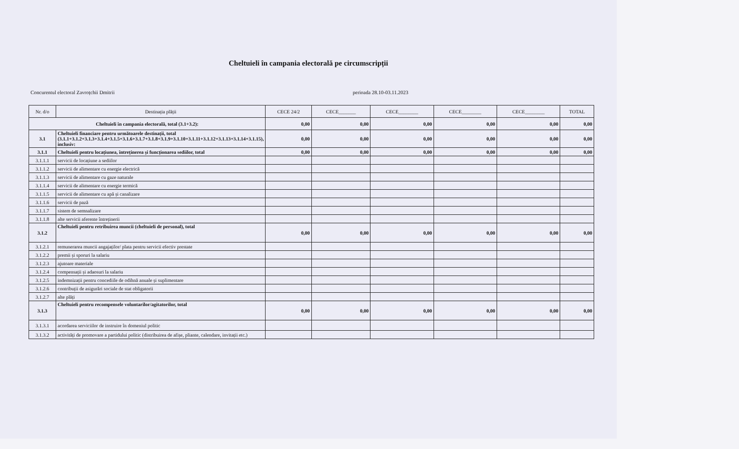Cheltuieli în campania electorală pe circumscripții
Concurentul electoral Zavroțchii Dmitrii perioada 28.10-03.11.2023
| Nr. d/o | Destinația plății | CECE 24/2 | CECE_______ | CECE________ | CECE________ | CECE________ | TOTAL |
| --- | --- | --- | --- | --- | --- | --- | --- |
| Cheltuieli în campania electorală, total (3.1+3.2): | | 0,00 | 0,00 | 0,00 | 0,00 | 0,00 | 0,00 |
| 3.1 | Cheltuieli financiare pentru următoarele destinații, total (3.1.1+3.1.2+3.1.3+3.1.4+3.1.5+3.1.6+3.1.7+3.1.8+3.1.9+3.1.10+3.1.11+3.1.12+3.1.13+3.1.14+3.1.15), inclusiv: | 0,00 | 0,00 | 0,00 | 0,00 | 0,00 | 0,00 |
| 3.1.1 | Cheltuieli pentru locațiunea, întreținerea și funcționarea sediilor, total | 0,00 | 0,00 | 0,00 | 0,00 | 0,00 | 0,00 |
| 3.1.1.1 | servicii de locațiune a sediilor | | | | | | |
| 3.1.1.2 | servicii de alimentare cu energie electrică | | | | | | |
| 3.1.1.3 | servicii de alimentare cu gaze naturale | | | | | | |
| 3.1.1.4 | servicii de alimentare cu energie termică | | | | | | |
| 3.1.1.5 | servicii de alimentare cu apă și canalizare | | | | | | |
| 3.1.1.6 | servicii de pază | | | | | | |
| 3.1.1.7 | sistem de semnalizare | | | | | | |
| 3.1.1.8 | alte servicii aferente întreținerii | | | | | | |
| 3.1.2 | Cheltuieli pentru retribuirea muncii (cheltuieli de personal), total | 0,00 | 0,00 | 0,00 | 0,00 | 0,00 | 0,00 |
| 3.1.2.1 | remunerarea muncii angajaților/ plata pentru servicii efectiv prestate | | | | | | |
| 3.1.2.2 | premii și sporuri la salariu | | | | | | |
| 3.1.2.3 | ajutoare materiale | | | | | | |
| 3.1.2.4 | compensații și adaosuri la salariu | | | | | | |
| 3.1.2.5 | indemnizații pentru concediile de odihnă anuale și suplimentare | | | | | | |
| 3.1.2.6 | contribuții de asigurări sociale de stat obligatorii | | | | | | |
| 3.1.2.7 | alte plăți | | | | | | |
| 3.1.3 | Cheltuieli pentru recompensele voluntarilor/agitatorilor, total | 0,00 | 0,00 | 0,00 | 0,00 | 0,00 | 0,00 |
| 3.1.3.1 | acordarea serviciilor de instruire în domeniul politic | | | | | | |
| 3.1.3.2 | activități de promovare a partidului politic (distribuirea de afișe, pliante, calendare, invitații etc.) | | | | | | |